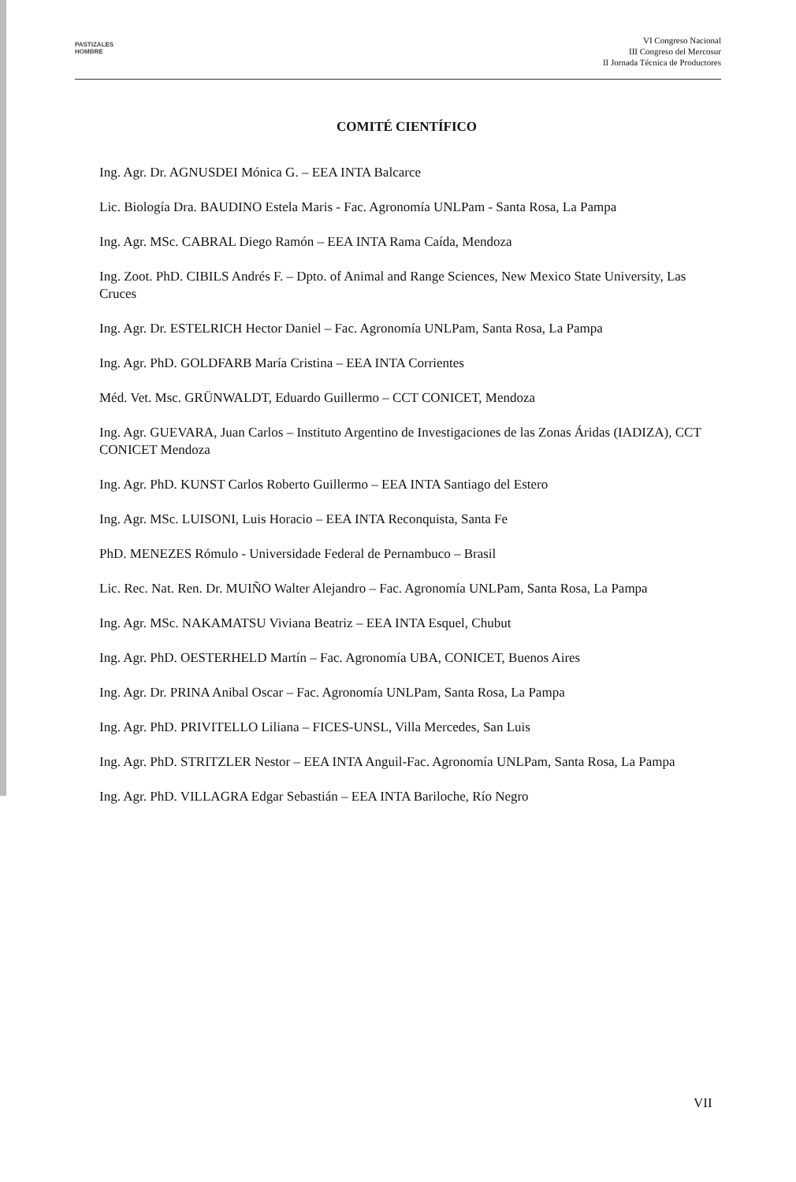PASTIZALES
HOMBRE
VI Congreso Nacional
III Congreso del Mercosur
II Jornada Técnica de Productores
COMITÉ CIENTÍFICO
Ing. Agr. Dr. AGNUSDEI Mónica G. – EEA INTA Balcarce
Lic. Biología Dra. BAUDINO Estela Maris - Fac. Agronomía UNLPam - Santa Rosa, La Pampa
Ing. Agr. MSc. CABRAL Diego Ramón – EEA INTA Rama Caída, Mendoza
Ing. Zoot. PhD. CIBILS Andrés F. – Dpto. of Animal and Range Sciences, New Mexico State University, Las Cruces
Ing. Agr. Dr. ESTELRICH Hector Daniel – Fac. Agronomía UNLPam, Santa Rosa, La Pampa
Ing. Agr. PhD. GOLDFARB María Cristina – EEA INTA Corrientes
Méd. Vet. Msc. GRÜNWALDT, Eduardo Guillermo – CCT CONICET, Mendoza
Ing. Agr. GUEVARA, Juan Carlos – Instituto Argentino de Investigaciones de las Zonas Áridas (IADIZA), CCT CONICET Mendoza
Ing. Agr. PhD. KUNST Carlos Roberto Guillermo – EEA INTA Santiago del Estero
Ing. Agr. MSc. LUISONI, Luis Horacio – EEA INTA Reconquista, Santa Fe
PhD. MENEZES Rómulo - Universidade Federal de Pernambuco – Brasil
Lic. Rec. Nat. Ren. Dr. MUIÑO Walter Alejandro – Fac. Agronomía UNLPam, Santa Rosa, La Pampa
Ing. Agr. MSc. NAKAMATSU Viviana Beatriz – EEA INTA Esquel, Chubut
Ing. Agr. PhD. OESTERHELD Martín – Fac. Agronomía UBA, CONICET, Buenos Aires
Ing. Agr. Dr. PRINA Anibal Oscar – Fac. Agronomía UNLPam, Santa Rosa, La Pampa
Ing. Agr. PhD. PRIVITELLO Liliana – FICES-UNSL, Villa Mercedes, San Luis
Ing. Agr. PhD. STRITZLER Nestor – EEA INTA Anguil-Fac. Agronomía UNLPam, Santa Rosa, La Pampa
Ing. Agr. PhD. VILLAGRA Edgar Sebastián – EEA INTA Bariloche, Río Negro
VII